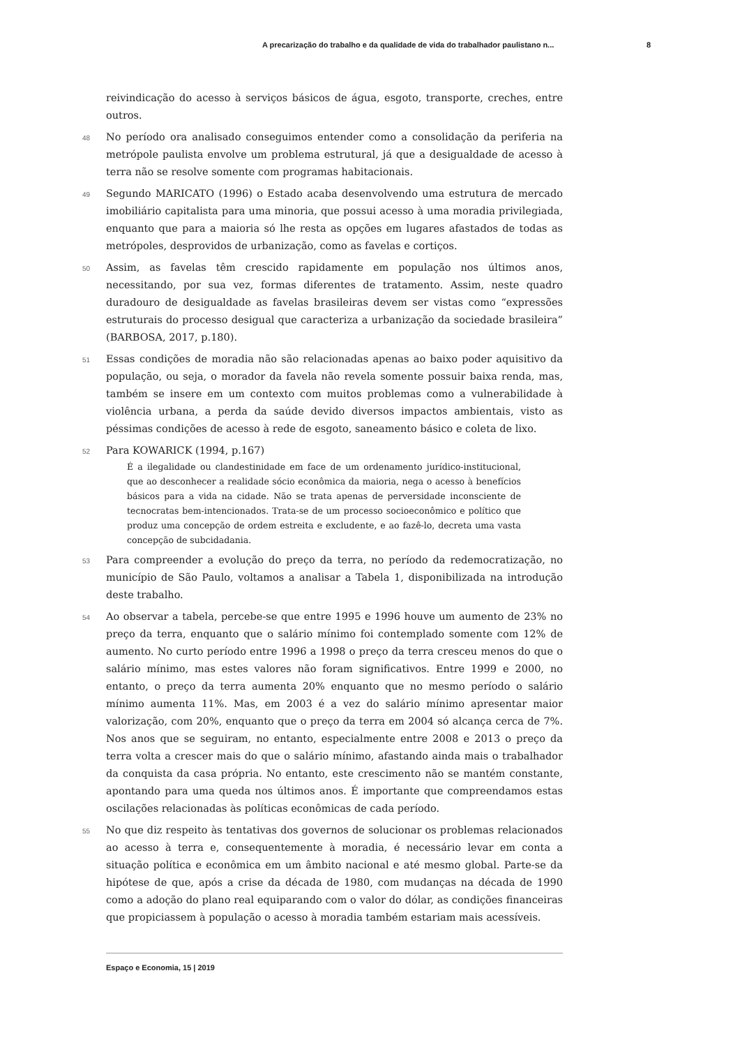A precarização do trabalho e da qualidade de vida do trabalhador paulistano n... 8
reivindicação do acesso à serviços básicos de água, esgoto, transporte, creches, entre outros.
48 No período ora analisado conseguimos entender como a consolidação da periferia na metrópole paulista envolve um problema estrutural, já que a desigualdade de acesso à terra não se resolve somente com programas habitacionais.
49 Segundo MARICATO (1996) o Estado acaba desenvolvendo uma estrutura de mercado imobiliário capitalista para uma minoria, que possui acesso à uma moradia privilegiada, enquanto que para a maioria só lhe resta as opções em lugares afastados de todas as metrópoles, desprovidos de urbanização, como as favelas e cortiços.
50 Assim, as favelas têm crescido rapidamente em população nos últimos anos, necessitando, por sua vez, formas diferentes de tratamento. Assim, neste quadro duradouro de desigualdade as favelas brasileiras devem ser vistas como “expressões estruturais do processo desigual que caracteriza a urbanização da sociedade brasileira” (BARBOSA, 2017, p.180).
51 Essas condições de moradia não são relacionadas apenas ao baixo poder aquisitivo da população, ou seja, o morador da favela não revela somente possuir baixa renda, mas, também se insere em um contexto com muitos problemas como a vulnerabilidade à violência urbana, a perda da saúde devido diversos impactos ambientais, visto as péssimas condições de acesso à rede de esgoto, saneamento básico e coleta de lixo.
52 Para KOWARICK (1994, p.167)
É a ilegalidade ou clandestinidade em face de um ordenamento jurídico-institucional, que ao desconhecer a realidade sócio econômica da maioria, nega o acesso à benefícios básicos para a vida na cidade. Não se trata apenas de perversidade inconsciente de tecnocratas bem-intencionados. Trata-se de um processo socioeconômico e político que produz uma concepção de ordem estreita e excludente, e ao fazê-lo, decreta uma vasta concepção de subcidadania.
53 Para compreender a evolução do preço da terra, no período da redemocratização, no município de São Paulo, voltamos a analisar a Tabela 1, disponibilizada na introdução deste trabalho.
54 Ao observar a tabela, percebe-se que entre 1995 e 1996 houve um aumento de 23% no preço da terra, enquanto que o salário mínimo foi contemplado somente com 12% de aumento. No curto período entre 1996 a 1998 o preço da terra cresceu menos do que o salário mínimo, mas estes valores não foram significativos. Entre 1999 e 2000, no entanto, o preço da terra aumenta 20% enquanto que no mesmo período o salário mínimo aumenta 11%. Mas, em 2003 é a vez do salário mínimo apresentar maior valorização, com 20%, enquanto que o preço da terra em 2004 só alcança cerca de 7%. Nos anos que se seguiram, no entanto, especialmente entre 2008 e 2013 o preço da terra volta a crescer mais do que o salário mínimo, afastando ainda mais o trabalhador da conquista da casa própria. No entanto, este crescimento não se mantém constante, apontando para uma queda nos últimos anos. É importante que compreendamos estas oscilações relacionadas às políticas econômicas de cada período.
55 No que diz respeito às tentativas dos governos de solucionar os problemas relacionados ao acesso à terra e, consequentemente à moradia, é necessário levar em conta a situação política e econômica em um âmbito nacional e até mesmo global. Parte-se da hipótese de que, após a crise da década de 1980, com mudanças na década de 1990 como a adoção do plano real equiparando com o valor do dólar, as condições financeiras que propiciassem à população o acesso à moradia também estariam mais acessíveis.
Espaço e Economia, 15 | 2019